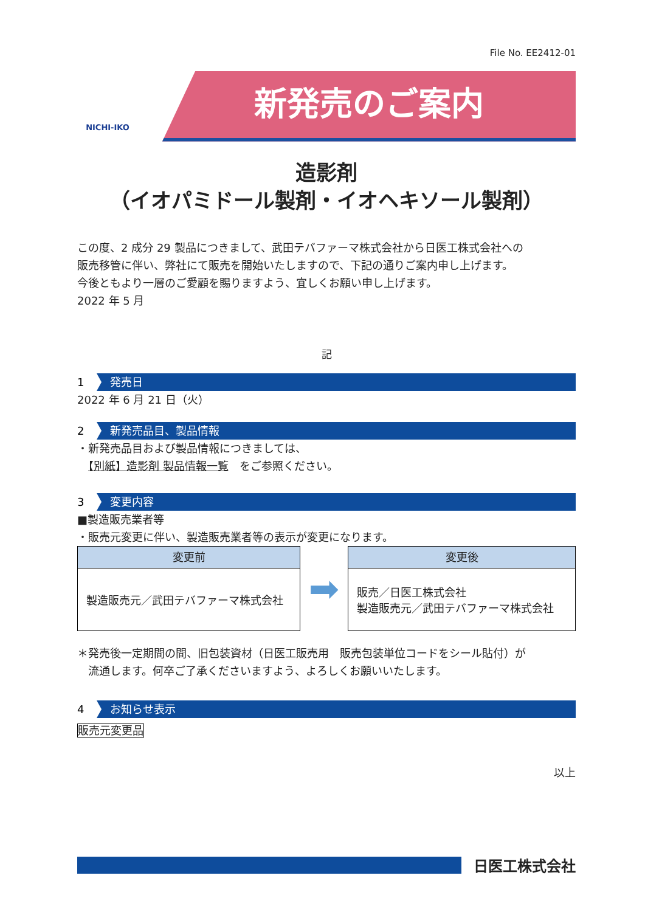File No. EE2412-01
NICHI-IKO
新発売のご案内
造影剤
（イオパミドール製剤・イオヘキソール製剤）
この度、2 成分 29 製品につきまして、武田テバファーマ株式会社から日医工株式会社への
販売移管に伴い、弊社にて販売を開始いたしますので、下記の通りご案内申し上げます。
今後ともより一層のご愛顧を賜りますよう、宜しくお願い申し上げます。
2022 年 5 月
記
1 発売日
2022 年 6 月 21 日（火）
2 新発売品目、製品情報
・新発売品目および製品情報につきましては、
　【別紙】造影剤 製品情報一覧　をご参照ください。
3 変更内容
■製造販売業者等
・販売元変更に伴い、製造販売業者等の表示が変更になります。
| 変更前 製造販売元／武田テバファーマ株式会社 | ➡ | 変更後 販売／日医工株式会社 製造販売元／武田テバファーマ株式会社 |
＊発売後一定期間の間、旧包装資材（日医工販売用　販売包装単位コードをシール貼付）が
　流通します。何卒ご了承くださいますよう、よろしくお願いいたします。
4 お知らせ表示
販売元変更品
以上
日医工株式会社